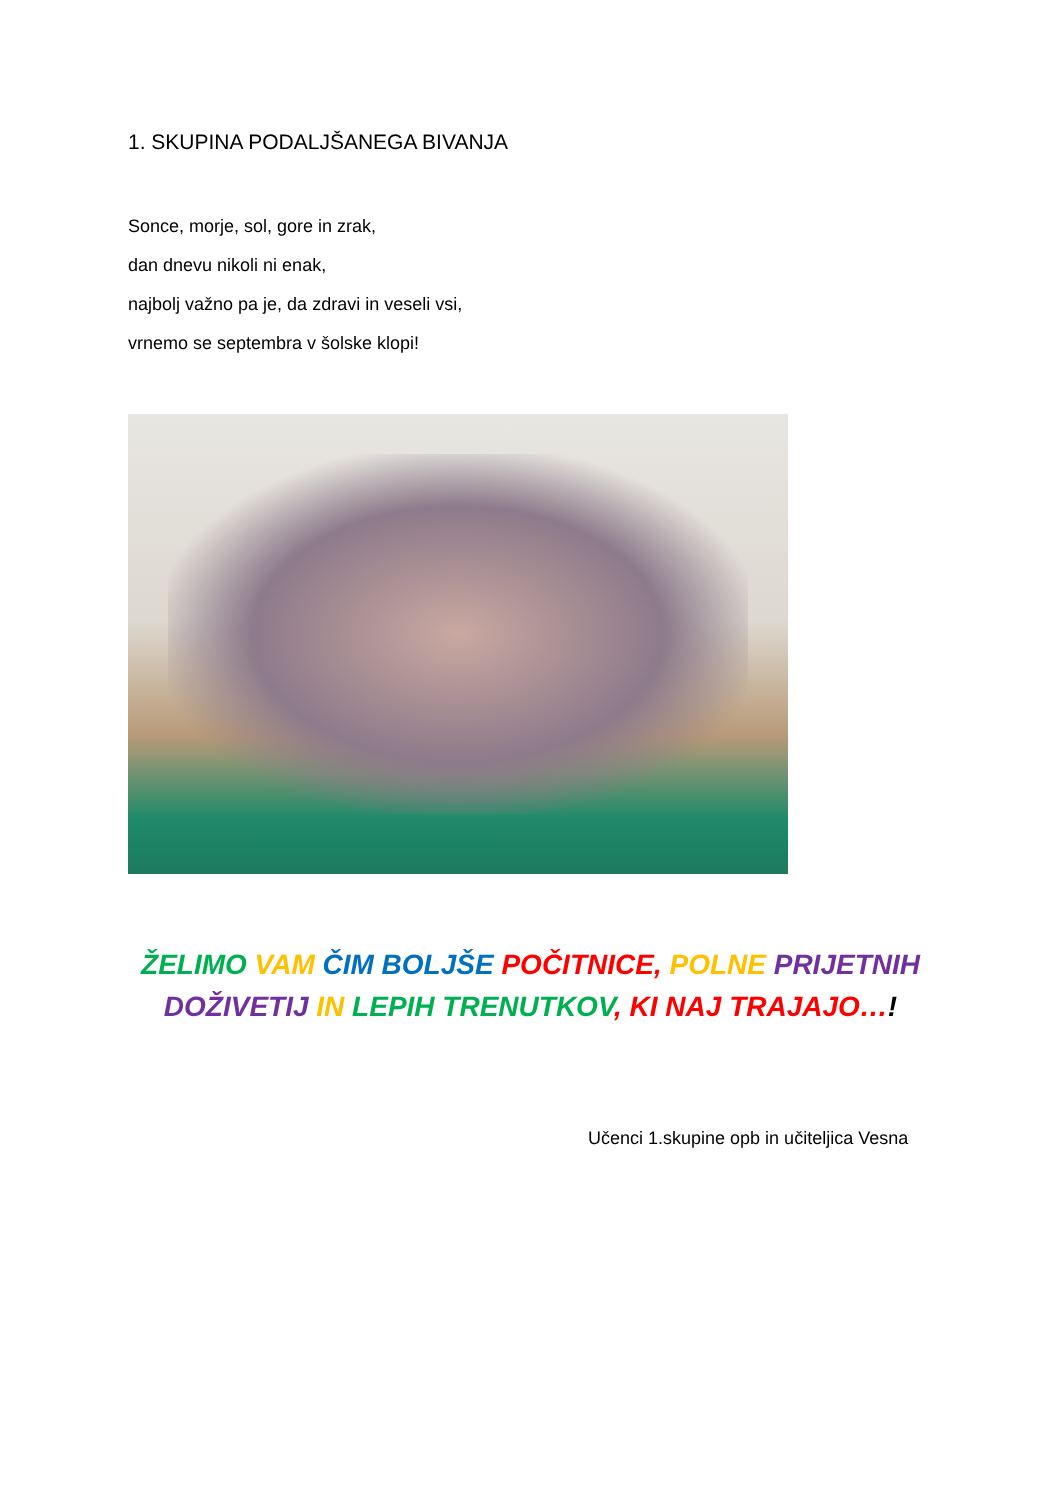1. SKUPINA PODALJŠANEGA BIVANJA
Sonce, morje, sol, gore in zrak,
dan dnevu nikoli ni enak,
najbolj važno pa je, da zdravi in veseli vsi,
vrnemo se septembra v šolske klopi!
ŽELIMO VAM ČIM BOLJŠE POČITNICE, POLNE PRIJETNIH
DOŽIVETIJ IN LEPIH TRENUTKOV, KI NAJ TRAJAJO…!
Učenci 1.skupine opb in učiteljica Vesna